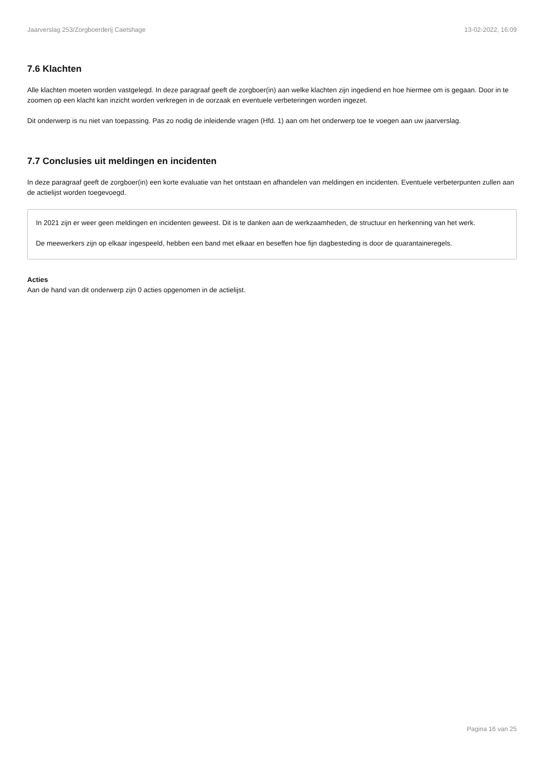Jaarverslag 253/Zorgboerderij Caetshage 13-02-2022, 16:09
7.6 Klachten
Alle klachten moeten worden vastgelegd. In deze paragraaf geeft de zorgboer(in) aan welke klachten zijn ingediend en hoe hiermee om is gegaan. Door in te zoomen op een klacht kan inzicht worden verkregen in de oorzaak en eventuele verbeteringen worden ingezet.
Dit onderwerp is nu niet van toepassing. Pas zo nodig de inleidende vragen (Hfd. 1) aan om het onderwerp toe te voegen aan uw jaarverslag.
7.7 Conclusies uit meldingen en incidenten
In deze paragraaf geeft de zorgboer(in) een korte evaluatie van het ontstaan en afhandelen van meldingen en incidenten. Eventuele verbeterpunten zullen aan de actielijst worden toegevoegd.
In 2021 zijn er weer geen meldingen en incidenten geweest. Dit is te danken aan de werkzaamheden, de structuur en herkenning van het werk.
De meewerkers zijn op elkaar ingespeeld, hebben een band met elkaar en beseffen hoe fijn dagbesteding is door de quarantaineregels.
Acties
Aan de hand van dit onderwerp zijn 0 acties opgenomen in de actielijst.
Pagina 16 van 25